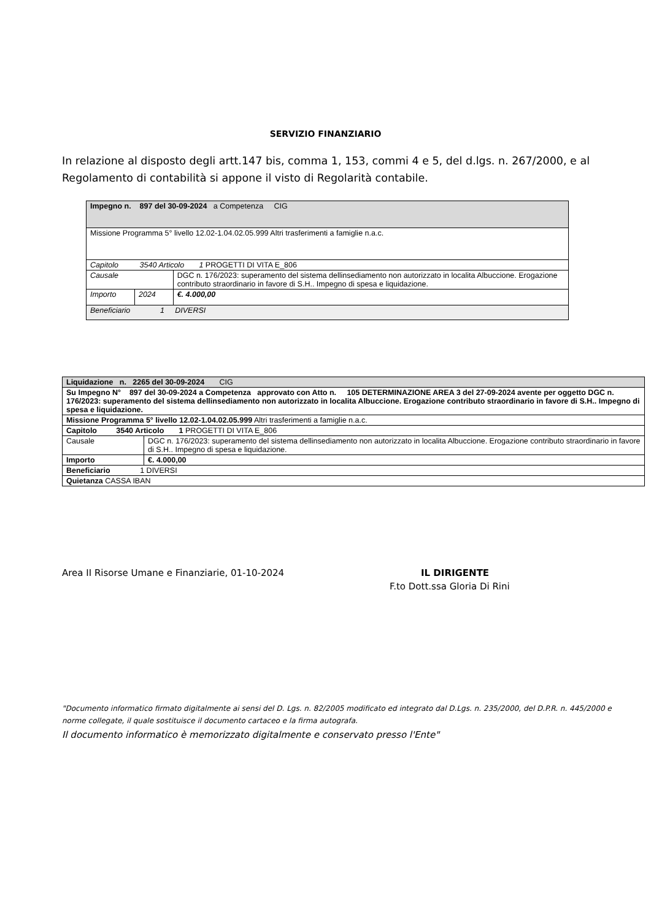SERVIZIO FINANZIARIO
In relazione al disposto degli artt.147 bis, comma 1, 153, commi 4 e 5, del d.lgs. n. 267/2000, e al Regolamento di contabilità si appone il visto di Regolarità contabile.
| Impegno n. 897 del 30-09-2024 a Competenza CIG | | |
| Missione Programma 5° livello 12.02-1.04.02.05.999 Altri trasferimenti a famiglie n.a.c. | | |
| Capitolo 3540 Articolo 1 PROGETTI DI VITA E_806 | | |
| Causale | | DGC n. 176/2023: superamento del sistema dellinsediamento non autorizzato in localita Albuccione. Erogazione contributo straordinario in favore di S.H.. Impegno di spesa e liquidazione. |
| Importo | 2024 | €. 4.000,00 |
| Beneficiario 1 DIVERSI | | |
| Liquidazione n. 2265 del 30-09-2024 CIG | |
| Su Impegno N° 897 del 30-09-2024 a Competenza approvato con Atto n. 105 DETERMINAZIONE AREA 3 del 27-09-2024 avente per oggetto DGC n. 176/2023: superamento del sistema dellinsediamento non autorizzato in localita Albuccione. Erogazione contributo straordinario in favore di S.H.. Impegno di spesa e liquidazione. | |
| Missione Programma 5° livello 12.02-1.04.02.05.999 Altri trasferimenti a famiglie n.a.c. | |
| Capitolo 3540 Articolo 1 PROGETTI DI VITA E_806 | |
| Causale | DGC n. 176/2023: superamento del sistema dellinsediamento non autorizzato in localita Albuccione. Erogazione contributo straordinario in favore di S.H.. Impegno di spesa e liquidazione. |
| Importo | €. 4.000,00 |
| Beneficiario 1 DIVERSI | |
| Quietanza CASSA IBAN | |
Area II Risorse Umane e Finanziarie, 01-10-2024 IL DIRIGENTE
F.to Dott.ssa Gloria Di Rini
"Documento informatico firmato digitalmente ai sensi del D. Lgs. n. 82/2005 modificato ed integrato dal D.Lgs. n. 235/2000, del D.P.R. n. 445/2000 e norme collegate, il quale sostituisce il documento cartaceo e la firma autografa.
Il documento informatico è memorizzato digitalmente e conservato presso l'Ente"